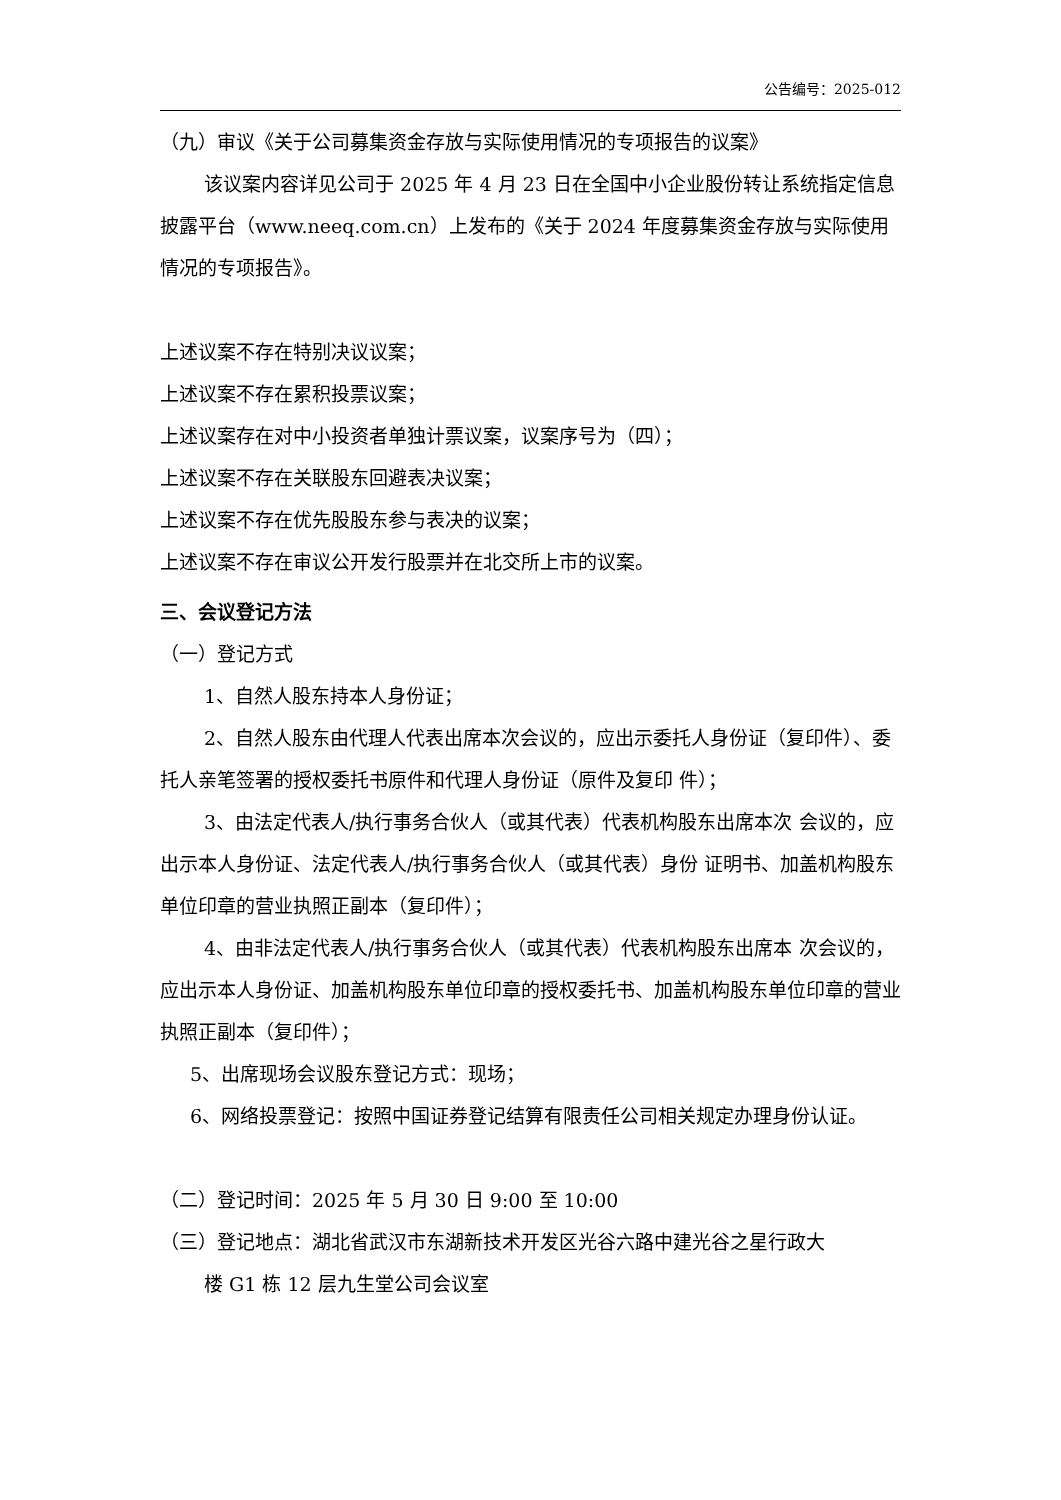公告编号：2025-012
（九）审议《关于公司募集资金存放与实际使用情况的专项报告的议案》
该议案内容详见公司于 2025 年 4 月 23 日在全国中小企业股份转让系统指定信息披露平台（www.neeq.com.cn）上发布的《关于 2024 年度募集资金存放与实际使用情况的专项报告》。
上述议案不存在特别决议议案；
上述议案不存在累积投票议案；
上述议案存在对中小投资者单独计票议案，议案序号为（四）；
上述议案不存在关联股东回避表决议案；
上述议案不存在优先股股东参与表决的议案；
上述议案不存在审议公开发行股票并在北交所上市的议案。
三、会议登记方法
（一）登记方式
1、自然人股东持本人身份证；
2、自然人股东由代理人代表出席本次会议的，应出示委托人身份证（复印件）、委托人亲笔签署的授权委托书原件和代理人身份证（原件及复印 件）；
3、由法定代表人/执行事务合伙人（或其代表）代表机构股东出席本次 会议的，应出示本人身份证、法定代表人/执行事务合伙人（或其代表）身份 证明书、加盖机构股东单位印章的营业执照正副本（复印件）；
4、由非法定代表人/执行事务合伙人（或其代表）代表机构股东出席本 次会议的，应出示本人身份证、加盖机构股东单位印章的授权委托书、加盖机构股东单位印章的营业执照正副本（复印件）；
5、出席现场会议股东登记方式：现场；
6、网络投票登记：按照中国证券登记结算有限责任公司相关规定办理身份认证。
（二）登记时间：2025 年 5 月 30 日 9:00 至 10:00
（三）登记地点：湖北省武汉市东湖新技术开发区光谷六路中建光谷之星行政大
楼 G1 栋 12 层九生堂公司会议室